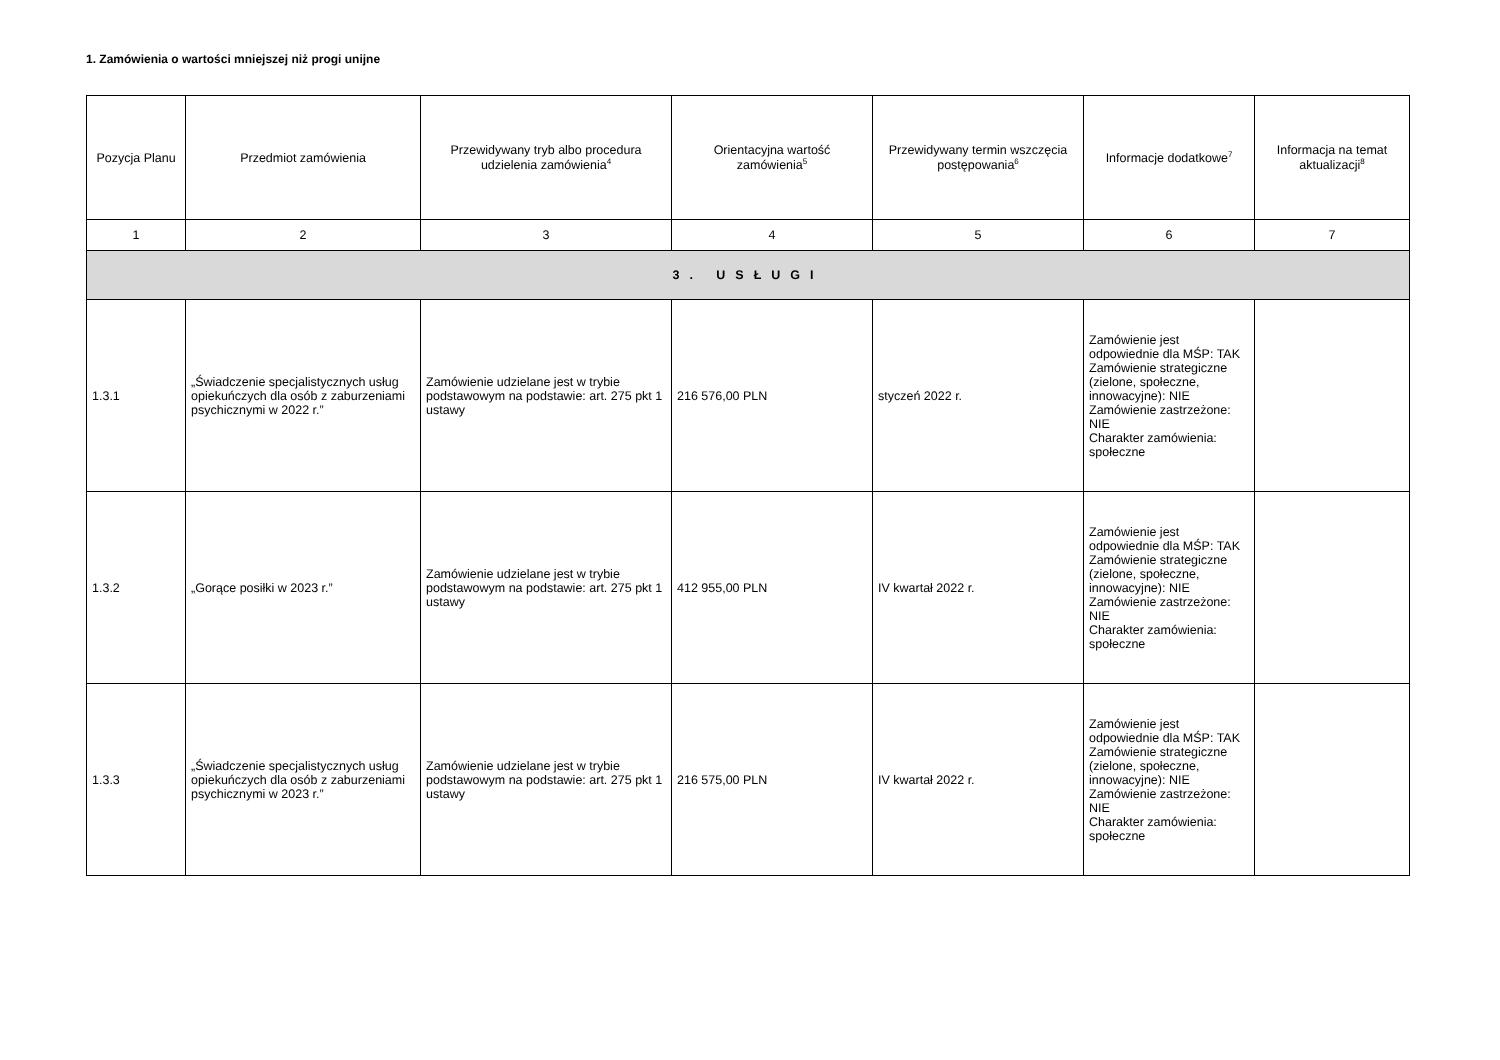1. Zamówienia o wartości mniejszej niż progi unijne
| Pozycja Planu | Przedmiot zamówienia | Przewidywany tryb albo procedura udzielenia zamówienia<sup>4</sup> | Orientacyjna wartość zamówienia<sup>5</sup> | Przewidywany termin wszczęcia postępowania<sup>6</sup> | Informacje dodatkowe<sup>7</sup> | Informacja na temat aktualizacji<sup>8</sup> |
| --- | --- | --- | --- | --- | --- | --- |
| 1 | 2 | 3 | 4 | 5 | 6 | 7 |
| 3. USŁUGI | | | | | | |
| 1.3.1 | „Świadczenie specjalistycznych usług opiekuńczych dla osób z zaburzeniami psychicznymi w 2022 r.” | Zamówienie udzielane jest w trybie podstawowym na podstawie: art. 275 pkt 1 ustawy | 216 576,00 PLN | styczeń 2022 r. | Zamówienie jest odpowiednie dla MŚP: TAK Zamówienie strategiczne (zielone, społeczne, innowacyjne): NIE Zamówienie zastrzeżone: NIE Charakter zamówienia: społeczne | |
| 1.3.2 | „Gorące posiłki w 2023 r.” | Zamówienie udzielane jest w trybie podstawowym na podstawie: art. 275 pkt 1 ustawy | 412 955,00 PLN | IV kwartał 2022 r. | Zamówienie jest odpowiednie dla MŚP: TAK Zamówienie strategiczne (zielone, społeczne, innowacyjne): NIE Zamówienie zastrzeżone: NIE Charakter zamówienia: społeczne | |
| 1.3.3 | „Świadczenie specjalistycznych usług opiekuńczych dla osób z zaburzeniami psychicznymi w 2023 r.” | Zamówienie udzielane jest w trybie podstawowym na podstawie: art. 275 pkt 1 ustawy | 216 575,00 PLN | IV kwartał 2022 r. | Zamówienie jest odpowiednie dla MŚP: TAK Zamówienie strategiczne (zielone, społeczne, innowacyjne): NIE Zamówienie zastrzeżone: NIE Charakter zamówienia: społeczne | |